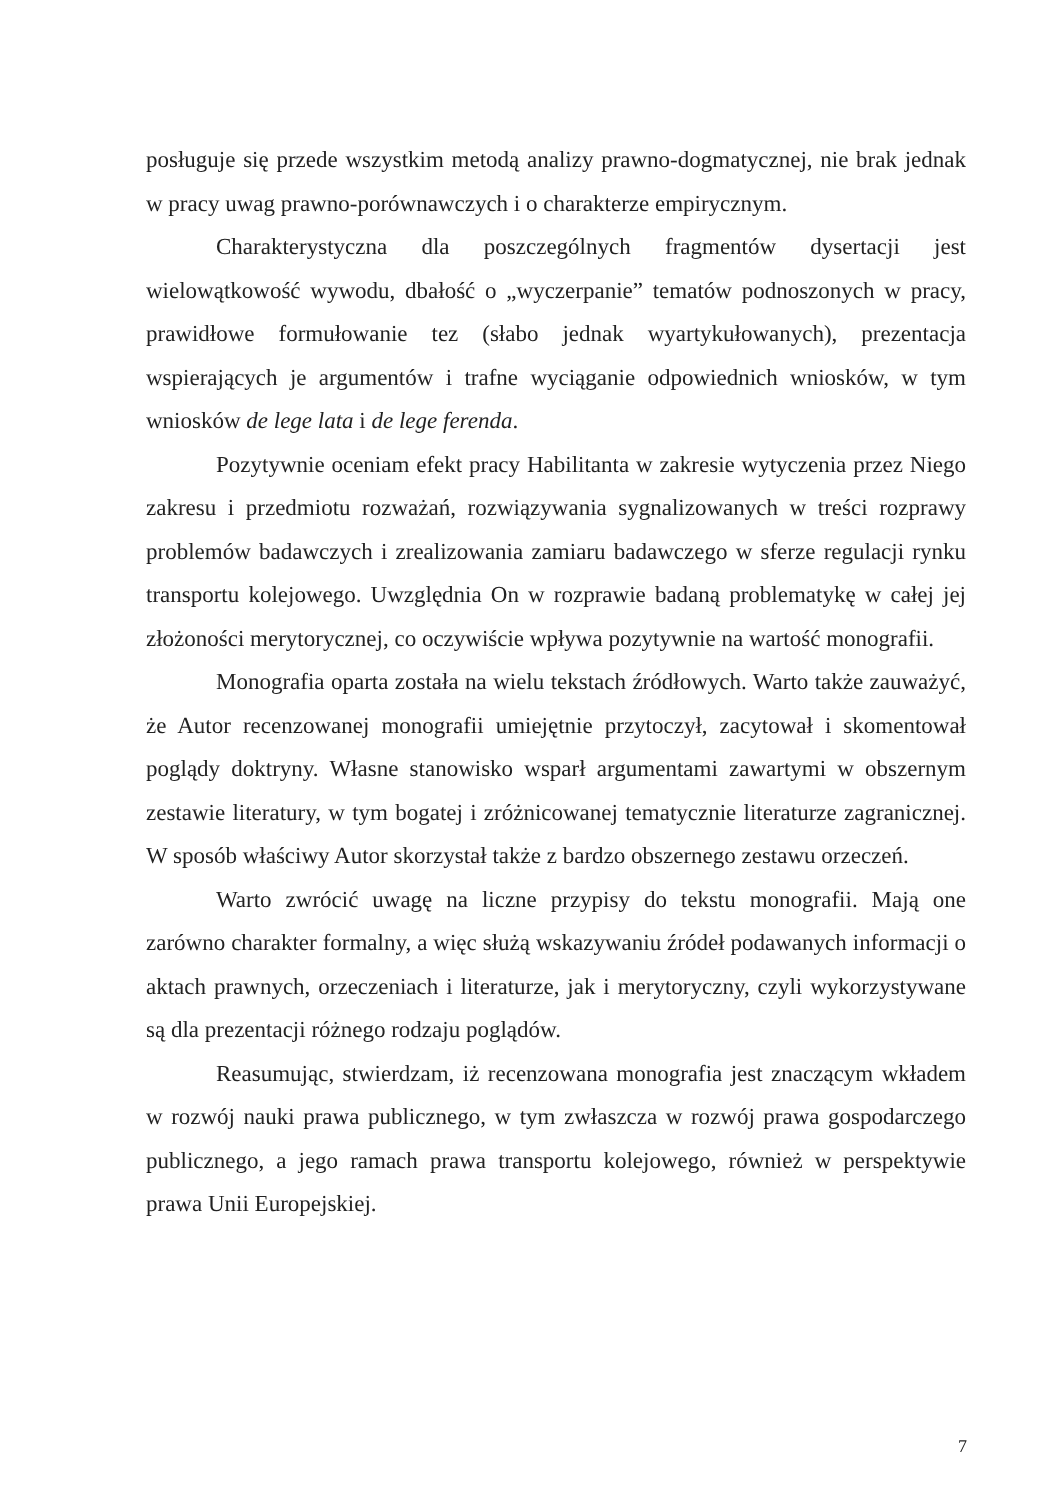posługuje się przede wszystkim metodą analizy prawno-dogmatycznej, nie brak jednak w pracy uwag prawno-porównawczych i o charakterze empirycznym.
Charakterystyczna dla poszczególnych fragmentów dysertacji jest wielowątkowość wywodu, dbałość o „wyczerpanie” tematów podnoszonych w pracy, prawidłowe formułowanie tez (słabo jednak wyartykułowanych), prezentacja wspierających je argumentów i trafne wyciąganie odpowiednich wniosków, w tym wniosków de lege lata i de lege ferenda.
Pozytywnie oceniam efekt pracy Habilitanta w zakresie wytyczenia przez Niego zakresu i przedmiotu rozważań, rozwiązywania sygnalizowanych w treści rozprawy problemów badawczych i zrealizowania zamiaru badawczego w sferze regulacji rynku transportu kolejowego. Uwzględnia On w rozprawie badaną problematykę w całej jej złożoności merytorycznej, co oczywiście wpływa pozytywnie na wartość monografii.
Monografia oparta została na wielu tekstach źródłowych. Warto także zauważyć, że Autor recenzowanej monografii umiejętnie przytoczył, zacytował i skomentował poglądy doktryny. Własne stanowisko wsparł argumentami zawartymi w obszernym zestawie literatury, w tym bogatej i zróżnicowanej tematycznie literaturze zagranicznej. W sposób właściwy Autor skorzystał także z bardzo obszernego zestawu orzeczeń.
Warto zwrócić uwagę na liczne przypisy do tekstu monografii. Mają one zarówno charakter formalny, a więc służą wskazywaniu źródeł podawanych informacji o aktach prawnych, orzeczeniach i literaturze, jak i merytoryczny, czyli wykorzystywane są dla prezentacji różnego rodzaju poglądów.
Reasumując, stwierdzam, iż recenzowana monografia jest znaczącym wkładem w rozwój nauki prawa publicznego, w tym zwłaszcza w rozwój prawa gospodarczego publicznego, a jego ramach prawa transportu kolejowego, również w perspektywie prawa Unii Europejskiej.
7